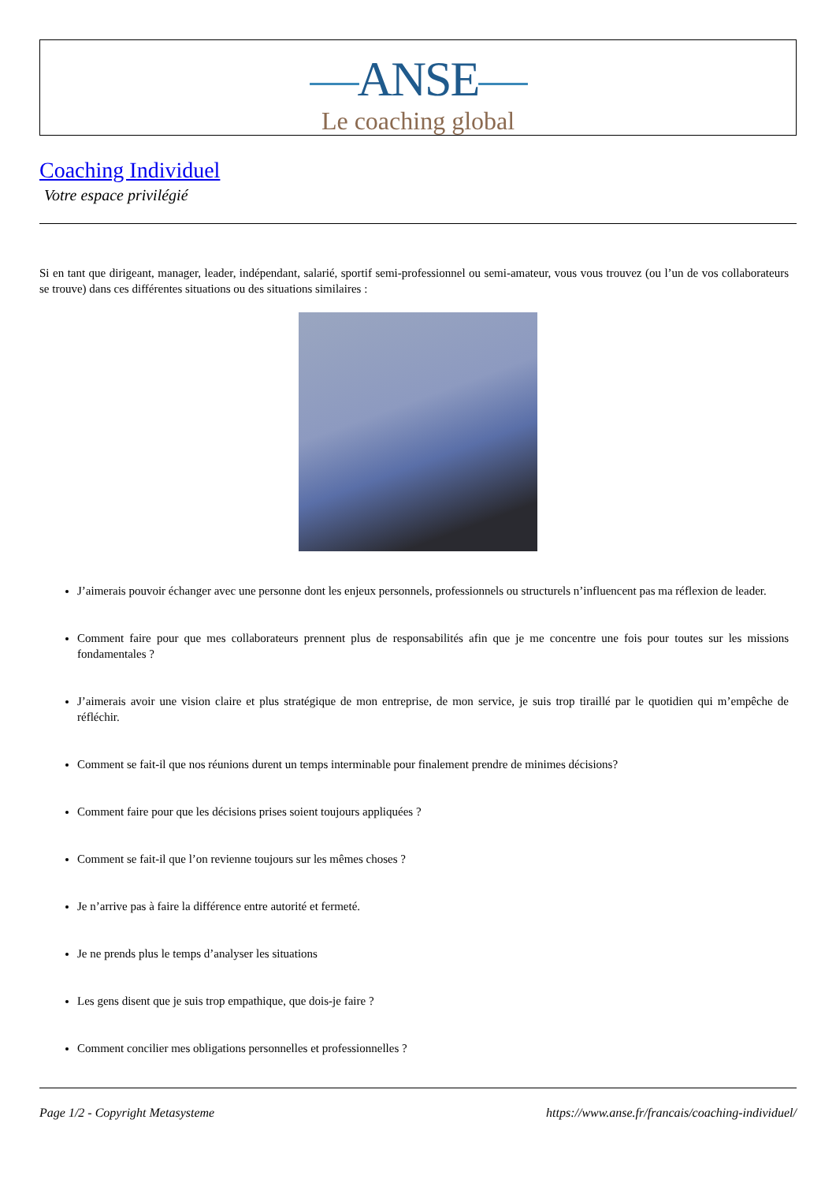—ANSE—
Le coaching global
Coaching Individuel
Votre espace privilégié
Si en tant que dirigeant, manager, leader, indépendant, salarié, sportif semi-professionnel ou semi-amateur, vous vous trouvez (ou l’un de vos collaborateurs se trouve) dans ces différentes situations ou des situations similaires :
J’aimerais pouvoir échanger avec une personne dont les enjeux personnels, professionnels ou structurels n’influencent pas ma réflexion de leader.
Comment faire pour que mes collaborateurs prennent plus de responsabilités afin que je me concentre une fois pour toutes sur les missions fondamentales ?
J’aimerais avoir une vision claire et plus stratégique de mon entreprise, de mon service, je suis trop tiraillé par le quotidien qui m’empêche de réfléchir.
Comment se fait-il que nos réunions durent un temps interminable pour finalement prendre de minimes décisions?
Comment faire pour que les décisions prises soient toujours appliquées ?
Comment se fait-il que l’on revienne toujours sur les mêmes choses ?
Je n’arrive pas à faire la différence entre autorité et fermeté.
Je ne prends plus le temps d’analyser les situations
Les gens disent que je suis trop empathique, que dois-je faire ?
Comment concilier mes obligations personnelles et professionnelles ?
Page 1/2 - Copyright Metasysteme https://www.anse.fr/francais/coaching-individuel/